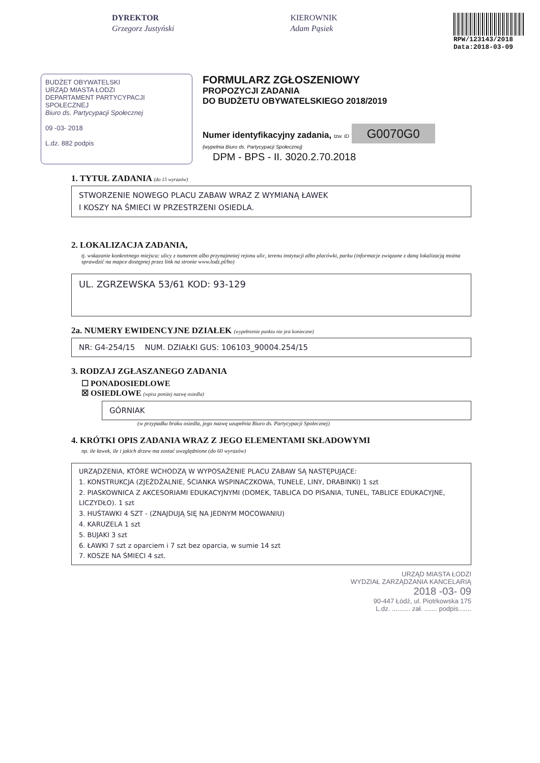DYREKTOR
Grzegorz Justyński
KIEROWNIK
Adam Pąsiek
RPW/123143/2018
Data:2018-03-09
BUDŻET OBYWATELSKI
URZĄD MIASTA ŁODZI
DEPARTAMENT PARTYCYPACJI SPOŁECZNEJ
Biuro ds. Partycypacji Społecznej
09 -03- 2018
L.dz. 882 podpis
FORMULARZ ZGŁOSZENIOWY
PROPOZYCJI ZADANIA
DO BUDŻETU OBYWATELSKIEGO 2018/2019
Numer identyfikacyjny zadania, tzw. ID G0070G0
(wypełnia Biuro ds. Partycypacji Społecznej)
DPM - BPS - II. 3020.2.70.2018
1. TYTUŁ ZADANIA (do 15 wyrazów)
STWORZENIE NOWEGO PLACU ZABAW WRAZ Z WYMIANĄ ŁAWEK
I KOSZY NA ŚMIECI W PRZESTRZENI OSIEDLA.
2. LOKALIZACJA ZADANIA,
tj. wskazanie konkretnego miejsca: ulicy z numerem albo przynajmniej rejonu ulic, terenu instytucji albo placówki, parku (informacje związane z daną lokalizacją można sprawdzić na mapce dostępnej przez link na stronie www.lodz.pl/bo)
UL. ZGRZEWSKA 53/61 KOD: 93-129
2a. NUMERY EWIDENCYJNE DZIAŁEK (wypełnienie punktu nie jest konieczne)
NR: G4-254/15 NUM. DZIAŁKI GUS: 106103_90004.254/15
3. RODZAJ ZGŁASZANEGO ZADANIA
☐ PONADOSIEDLOWE
☒ OSIEDLOWE (wpisz poniżej nazwę osiedla)
GÓRNIAK
(w przypadku braku osiedla, jego nazwę uzupełnia Biuro ds. Partycypacji Społecznej)
4. KRÓTKI OPIS ZADANIA WRAZ Z JEGO ELEMENTAMI SKŁADOWYMI
np. ile ławek, ile i jakich drzew ma zostać uwzględnione (do 60 wyrazów)
URZĄDZENIA, KTÓRE WCHODZĄ W WYPOSAŻENIE PLACU ZABAW SĄ NASTĘPUJĄCE:
1. KONSTRUKCJA (ZJEŻDŻALNIE, ŚCIANKA WSPINACZKOWA, TUNELE, LINY, DRABINKI) 1 szt
2. PIASKOWNICA Z AKCESORIAMI EDUKACYJNYMI (DOMEK, TABLICA DO PISANIA, TUNEL, TABLICE EDUKACYJNE, LICZYDŁO). 1 szt
3. HUŚTAWKI 4 SZT - (ZNAJDUJĄ SIĘ NA JEDNYM MOCOWANIU)
4. KARUZELA 1 szt
5. BUJAKI 3 szt
6. ŁAWKI 7 szt z oparciem i 7 szt bez oparcia, w sumie 14 szt
7. KOSZE NA ŚMIECI 4 szt.
URZĄD MIASTA ŁODZI
WYDZIAŁ ZARZĄDZANIA KANCELARIĄ
2018 -03- 09
90-447 Łódź, ul. Piotrkowska 175
L.dz. .......... zał. ....... podpis.......